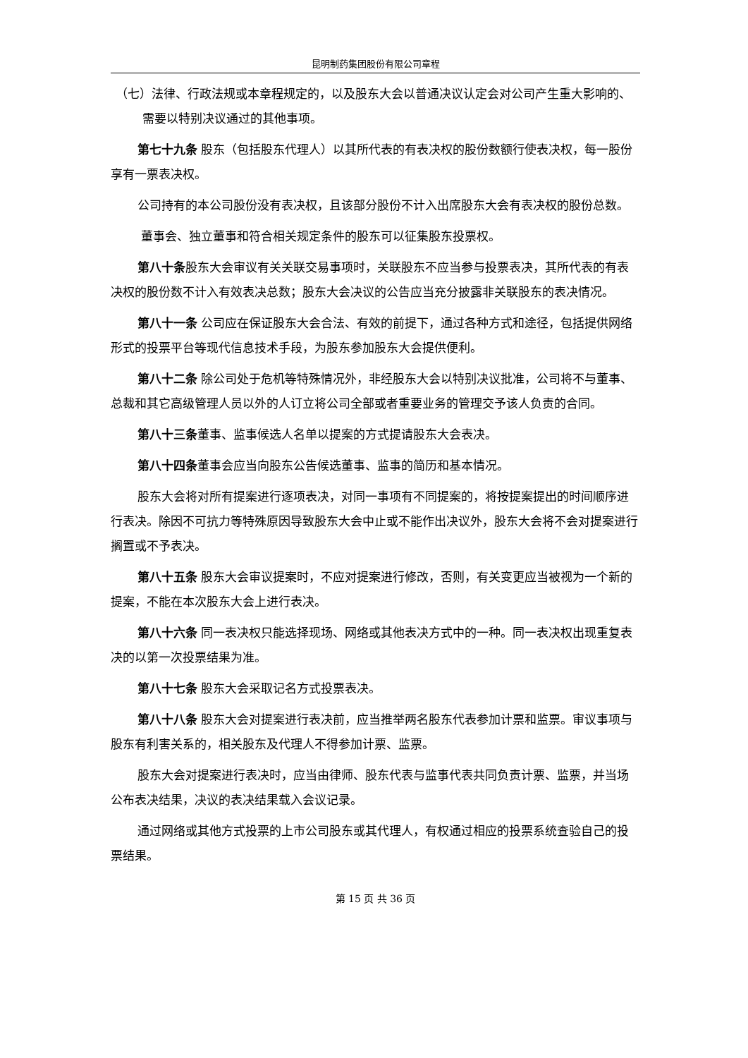昆明制药集团股份有限公司章程
（七）法律、行政法规或本章程规定的，以及股东大会以普通决议认定会对公司产生重大影响的、需要以特别决议通过的其他事项。
第七十九条 股东（包括股东代理人）以其所代表的有表决权的股份数额行使表决权，每一股份享有一票表决权。
公司持有的本公司股份没有表决权，且该部分股份不计入出席股东大会有表决权的股份总数。
董事会、独立董事和符合相关规定条件的股东可以征集股东投票权。
第八十条股东大会审议有关关联交易事项时，关联股东不应当参与投票表决，其所代表的有表决权的股份数不计入有效表决总数；股东大会决议的公告应当充分披露非关联股东的表决情况。
第八十一条 公司应在保证股东大会合法、有效的前提下，通过各种方式和途径，包括提供网络形式的投票平台等现代信息技术手段，为股东参加股东大会提供便利。
第八十二条 除公司处于危机等特殊情况外，非经股东大会以特别决议批准，公司将不与董事、总裁和其它高级管理人员以外的人订立将公司全部或者重要业务的管理交予该人负责的合同。
第八十三条董事、监事候选人名单以提案的方式提请股东大会表决。
第八十四条董事会应当向股东公告候选董事、监事的简历和基本情况。
股东大会将对所有提案进行逐项表决，对同一事项有不同提案的，将按提案提出的时间顺序进行表决。除因不可抗力等特殊原因导致股东大会中止或不能作出决议外，股东大会将不会对提案进行搁置或不予表决。
第八十五条 股东大会审议提案时，不应对提案进行修改，否则，有关变更应当被视为一个新的提案，不能在本次股东大会上进行表决。
第八十六条 同一表决权只能选择现场、网络或其他表决方式中的一种。同一表决权出现重复表决的以第一次投票结果为准。
第八十七条 股东大会采取记名方式投票表决。
第八十八条 股东大会对提案进行表决前，应当推举两名股东代表参加计票和监票。审议事项与股东有利害关系的，相关股东及代理人不得参加计票、监票。
股东大会对提案进行表决时，应当由律师、股东代表与监事代表共同负责计票、监票，并当场公布表决结果，决议的表决结果载入会议记录。
通过网络或其他方式投票的上市公司股东或其代理人，有权通过相应的投票系统查验自己的投票结果。
第 15 页 共 36 页